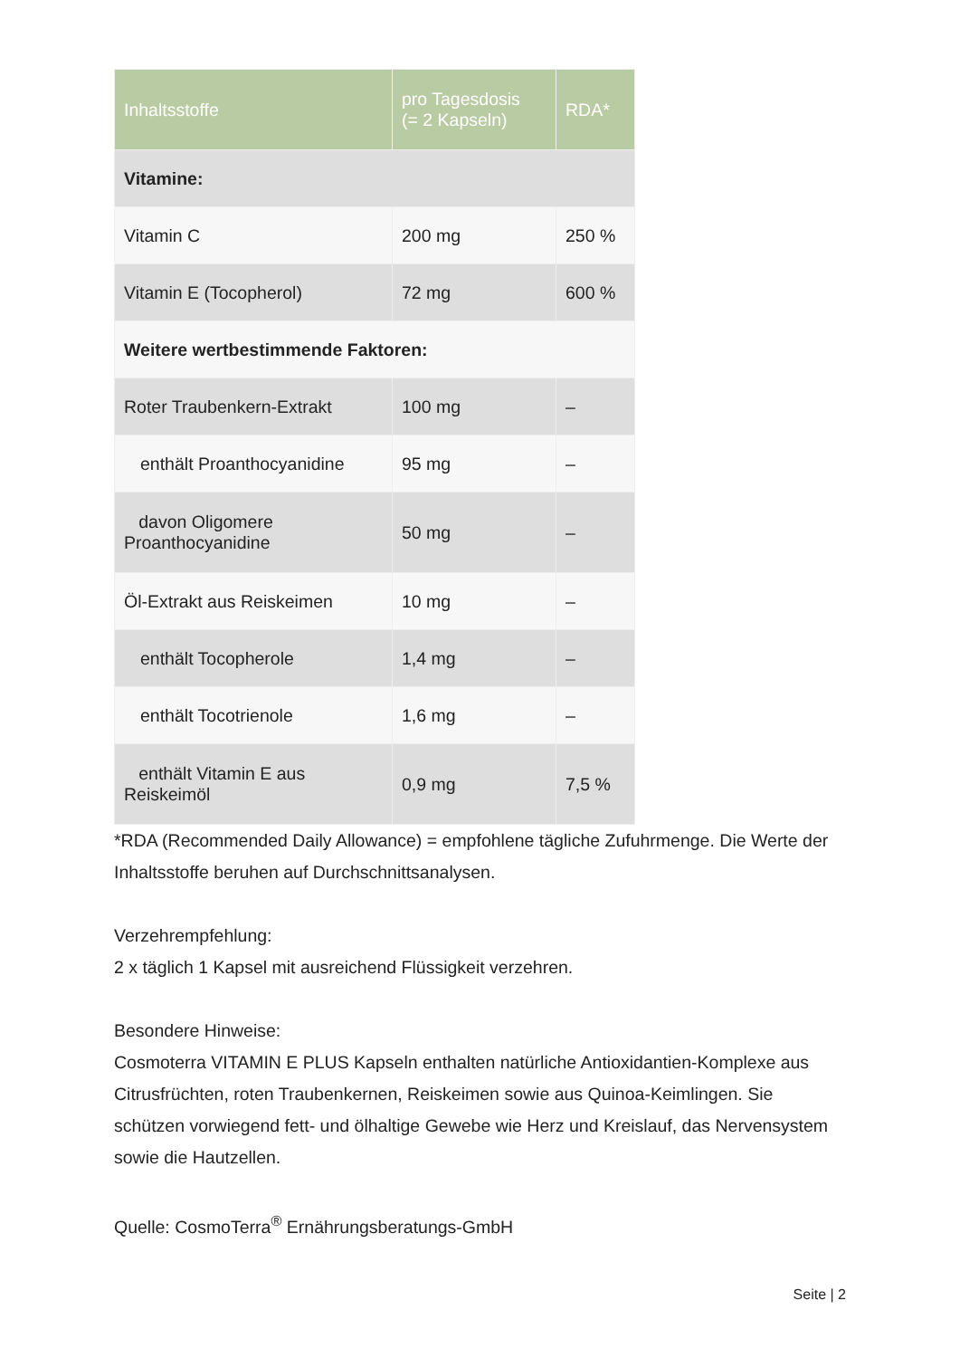| Inhaltsstoffe | pro Tagesdosis (= 2 Kapseln) | RDA* |
| --- | --- | --- |
| Vitamine: | | |
| Vitamin C | 200 mg | 250 % |
| Vitamin E (Tocopherol) | 72 mg | 600 % |
| Weitere wertbestimmende Faktoren: | | |
| Roter Traubenkern-Extrakt | 100 mg | – |
| enthält Proanthocyanidine | 95 mg | – |
| davon Oligomere Proanthocyanidine | 50 mg | – |
| Öl-Extrakt aus Reiskeimen | 10 mg | – |
| enthält Tocopherole | 1,4 mg | – |
| enthält Tocotrienole | 1,6 mg | – |
| enthält Vitamin E aus Reiskeimöl | 0,9 mg | 7,5 % |
*RDA (Recommended Daily Allowance) = empfohlene tägliche Zufuhrmenge. Die Werte der Inhaltsstoffe beruhen auf Durchschnittsanalysen.
Verzehrempfehlung:
2 x täglich 1 Kapsel mit ausreichend Flüssigkeit verzehren.
Besondere Hinweise:
Cosmoterra VITAMIN E PLUS Kapseln enthalten natürliche Antioxidantien-Komplexe aus Citrusfrüchten, roten Traubenkernen, Reiskeimen sowie aus Quinoa-Keimlingen. Sie schützen vorwiegend fett- und ölhaltige Gewebe wie Herz und Kreislauf, das Nervensystem sowie die Hautzellen.
Quelle: CosmoTerra<sup>®</sup> Ernährungsberatungs-GmbH
Seite | 2